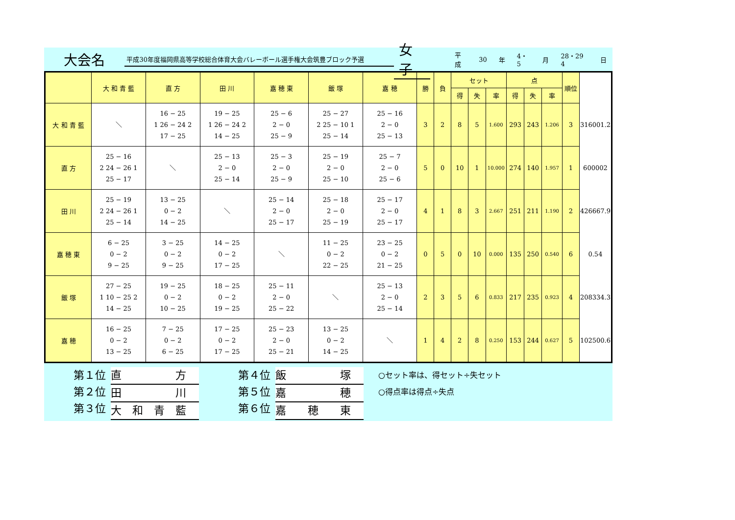大会名
平成30年度福岡県高等学校総合体育大会バレーボール選手権大会筑豊ブロック予選
女子
平成 30 年 4・5 月 28・29 4 日
| | 大 和 青 藍 | 直 方 | 田 川 | 嘉 穂 東 | 飯 塚 | 嘉 穂 | 勝 | 負 | セット | | | 点 | | | 順位 | |
| | | | | | | | | | 得 | 失 | 率 | 得 | 失 | 率 | | |
| 大 和 青 藍 | ＼ | 16 − 25 1 26 − 24 2 17 − 25 | 19 − 25 1 26 − 24 2 14 − 25 | 25 − 6 2 − 0 25 − 9 | 25 − 27 2 25 − 10 1 25 − 14 | 25 − 16 2 − 0 25 − 13 | 3 | 2 | 8 | 5 | 1.600 | 293 | 243 | 1.206 | 3 | 316001.2 |
| 直 方 | 25 − 16 2 24 − 26 1 25 − 17 | ＼ | 25 − 13 2 − 0 25 − 14 | 25 − 3 2 − 0 25 − 9 | 25 − 19 2 − 0 25 − 10 | 25 − 7 2 − 0 25 − 6 | 5 | 0 | 10 | 1 | 10.000 | 274 | 140 | 1.957 | 1 | 600002 |
| 田 川 | 25 − 19 2 24 − 26 1 25 − 14 | 13 − 25 0 − 2 14 − 25 | ＼ | 25 − 14 2 − 0 25 − 17 | 25 − 18 2 − 0 25 − 19 | 25 − 17 2 − 0 25 − 17 | 4 | 1 | 8 | 3 | 2.667 | 251 | 211 | 1.190 | 2 | 426667.9 |
| 嘉 穂 東 | 6 − 25 0 − 2 9 − 25 | 3 − 25 0 − 2 9 − 25 | 14 − 25 0 − 2 17 − 25 | ＼ | 11 − 25 0 − 2 22 − 25 | 23 − 25 0 − 2 21 − 25 | 0 | 5 | 0 | 10 | 0.000 | 135 | 250 | 0.540 | 6 | 0.54 |
| 飯 塚 | 27 − 25 1 10 − 25 2 14 − 25 | 19 − 25 0 − 2 10 − 25 | 18 − 25 0 − 2 19 − 25 | 25 − 11 2 − 0 25 − 22 | ＼ | 25 − 13 2 − 0 25 − 14 | 2 | 3 | 5 | 6 | 0.833 | 217 | 235 | 0.923 | 4 | 208334.3 |
| 嘉 穂 | 16 − 25 0 − 2 13 − 25 | 7 − 25 0 − 2 6 − 25 | 17 − 25 0 − 2 17 − 25 | 25 − 23 2 − 0 25 − 21 | 13 − 25 0 − 2 14 − 25 | ＼ | 1 | 4 | 2 | 8 | 0.250 | 153 | 244 | 0.627 | 5 | 102500.6 |
第１位
第２位
第３位
直　　　　　方
田　　　　　川
大　和　青　藍
第４位
第５位
第６位
飯　　　　　塚
嘉　　　　　穂
嘉　　穂　　東
○セット率は、得セット÷失セット
○得点率は得点÷失点